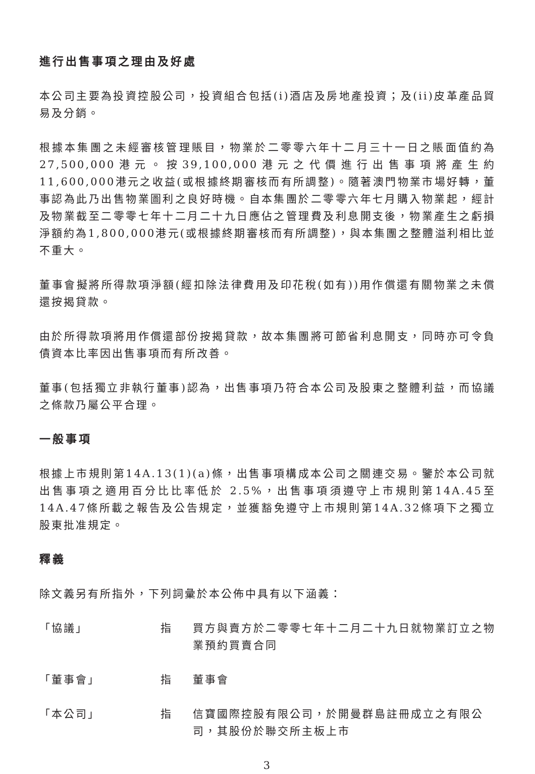進行出售事項之理由及好處
本公司主要為投資控股公司，投資組合包括(i)酒店及房地產投資；及(ii)皮革產品貿易及分銷。
根據本集團之未經審核管理賬目，物業於二零零六年十二月三十一日之賬面值約為27,500,000港元。按39,100,000港元之代價進行出售事項將產生約11,600,000港元之收益(或根據終期審核而有所調整)。隨著澳門物業市場好轉，董事認為此乃出售物業圖利之良好時機。自本集團於二零零六年七月購入物業起，經計及物業截至二零零七年十二月二十九日應佔之管理費及利息開支後，物業產生之虧損淨額約為1,800,000港元(或根據終期審核而有所調整)，與本集團之整體溢利相比並不重大。
董事會擬將所得款項淨額(經扣除法律費用及印花稅(如有))用作償還有關物業之未償還按揭貸款。
由於所得款項將用作償還部份按揭貸款，故本集團將可節省利息開支，同時亦可令負債資本比率因出售事項而有所改善。
董事(包括獨立非執行董事)認為，出售事項乃符合本公司及股東之整體利益，而協議之條款乃屬公平合理。
一般事項
根據上市規則第14A.13(1)(a)條，出售事項構成本公司之關連交易。鑒於本公司就出售事項之適用百分比比率低於 2.5%，出售事項須遵守上市規則第14A.45至14A.47條所載之報告及公告規定，並獲豁免遵守上市規則第14A.32條項下之獨立股東批准規定。
釋義
除文義另有所指外，下列詞彙於本公佈中具有以下涵義：
「協議」 指 買方與賣方於二零零七年十二月二十九日就物業訂立之物業預約買賣合同
「董事會」 指 董事會
「本公司」 指 信寶國際控股有限公司，於開曼群島註冊成立之有限公司，其股份於聯交所主板上市
3